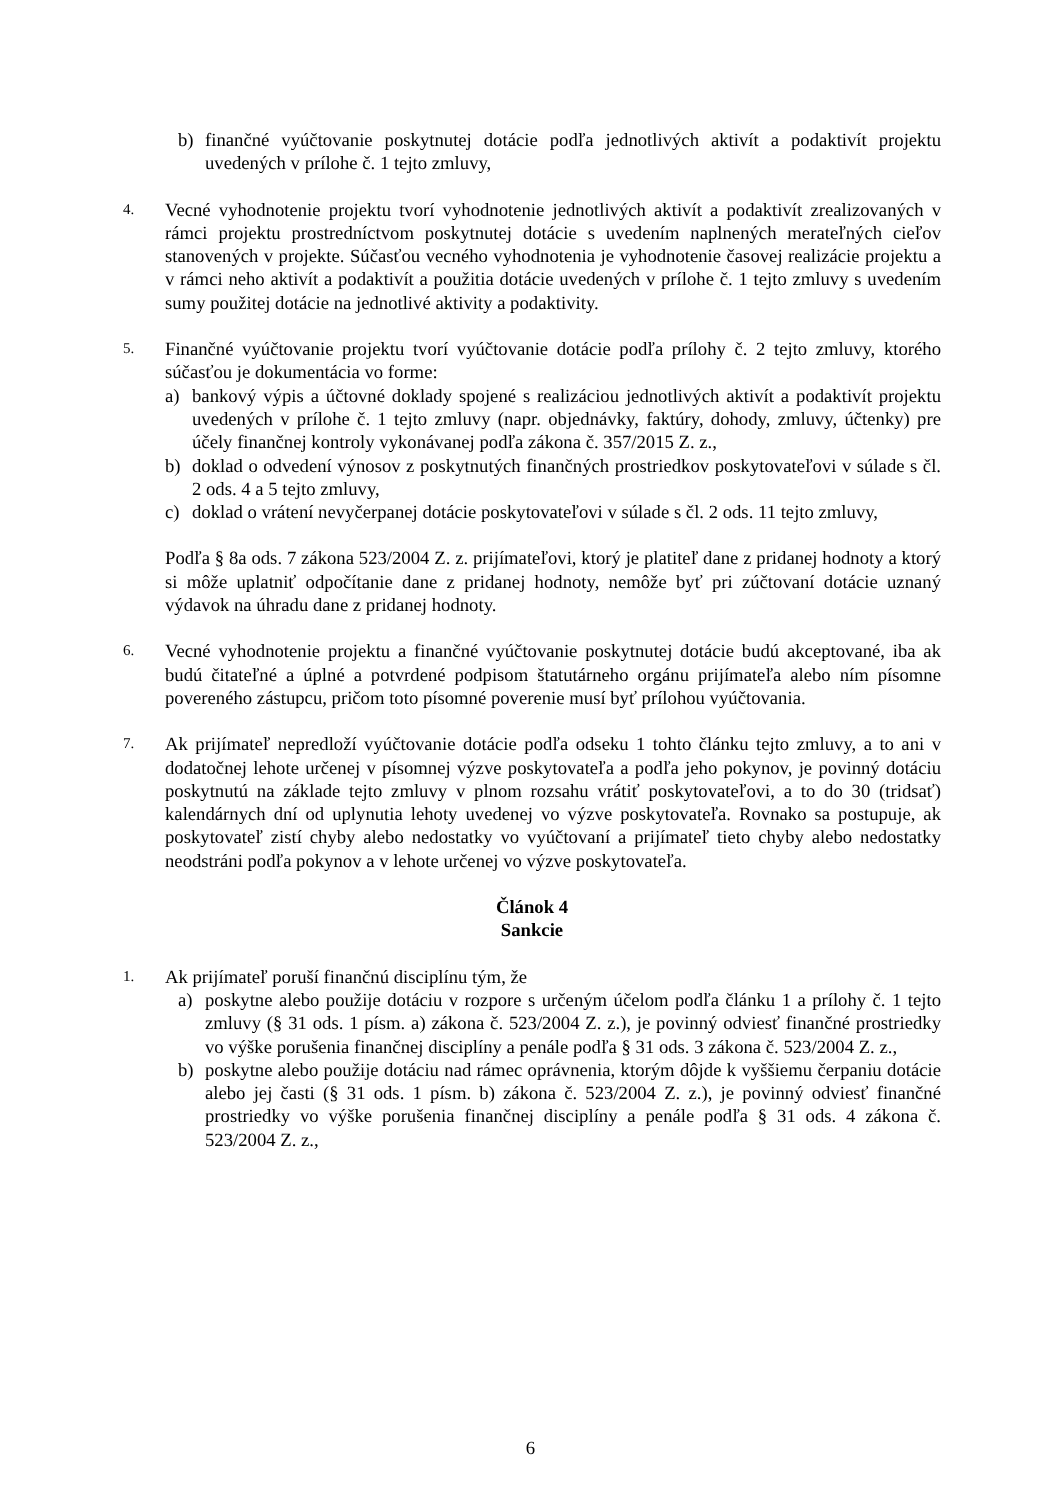b) finančné vyúčtovanie poskytnutej dotácie podľa jednotlivých aktivít a podaktivít projektu uvedených v prílohe č. 1 tejto zmluvy,
4.
Vecné vyhodnotenie projektu tvorí vyhodnotenie jednotlivých aktivít a podaktivít zrealizovaných v rámci projektu prostredníctvom poskytnutej dotácie s uvedením naplnených merateľných cieľov stanovených v projekte. Súčasťou vecného vyhodnotenia je vyhodnotenie časovej realizácie projektu a v rámci neho aktivít a podaktivít a použitia dotácie uvedených v prílohe č. 1 tejto zmluvy s uvedením sumy použitej dotácie na jednotlivé aktivity a podaktivity.
5.
Finančné vyúčtovanie projektu tvorí vyúčtovanie dotácie podľa prílohy č. 2 tejto zmluvy, ktorého súčasťou je dokumentácia vo forme:
a) bankový výpis a účtovné doklady spojené s realizáciou jednotlivých aktivít a podaktivít projektu uvedených v prílohe č. 1 tejto zmluvy (napr. objednávky, faktúry, dohody, zmluvy, účtenky) pre účely finančnej kontroly vykonávanej podľa zákona č. 357/2015 Z. z.,
b) doklad o odvedení výnosov z poskytnutých finančných prostriedkov poskytovateľovi v súlade s čl. 2 ods. 4 a 5 tejto zmluvy,
c) doklad o vrátení nevyčerpanej dotácie poskytovateľovi v súlade s čl. 2 ods. 11 tejto zmluvy,
Podľa § 8a ods. 7 zákona 523/2004 Z. z. prijímateľovi, ktorý je platiteľ dane z pridanej hodnoty a ktorý si môže uplatniť odpočítanie dane z pridanej hodnoty, nemôže byť pri zúčtovaní dotácie uznaný výdavok na úhradu dane z pridanej hodnoty.
6.
Vecné vyhodnotenie projektu a finančné vyúčtovanie poskytnutej dotácie budú akceptované, iba ak budú čitateľné a úplné a potvrdené podpisom štatutárneho orgánu prijímateľa alebo ním písomne povereného zástupcu, pričom toto písomné poverenie musí byť prílohou vyúčtovania.
7.
Ak prijímateľ nepredloží vyúčtovanie dotácie podľa odseku 1 tohto článku tejto zmluvy, a to ani v dodatočnej lehote určenej v písomnej výzve poskytovateľa a podľa jeho pokynov, je povinný dotáciu poskytnutú na základe tejto zmluvy v plnom rozsahu vrátiť poskytovateľovi, a to do 30 (tridsať) kalendárnych dní od uplynutia lehoty uvedenej vo výzve poskytovateľa. Rovnako sa postupuje, ak poskytovateľ zistí chyby alebo nedostatky vo vyúčtovaní a prijímateľ tieto chyby alebo nedostatky neodstráni podľa pokynov a v lehote určenej vo výzve poskytovateľa.
Článok 4
Sankcie
1.
Ak prijímateľ poruší finančnú disciplínu tým, že
a) poskytne alebo použije dotáciu v rozpore s určeným účelom podľa článku 1 a prílohy č. 1 tejto zmluvy (§ 31 ods. 1 písm. a) zákona č. 523/2004 Z. z.), je povinný odviesť finančné prostriedky vo výške porušenia finančnej disciplíny a penále podľa § 31 ods. 3 zákona č. 523/2004 Z. z.,
b) poskytne alebo použije dotáciu nad rámec oprávnenia, ktorým dôjde k vyššiemu čerpaniu dotácie alebo jej časti (§ 31 ods. 1 písm. b) zákona č. 523/2004 Z. z.), je povinný odviesť finančné prostriedky vo výške porušenia finančnej disciplíny a penále podľa § 31 ods. 4 zákona č. 523/2004 Z. z.,
6